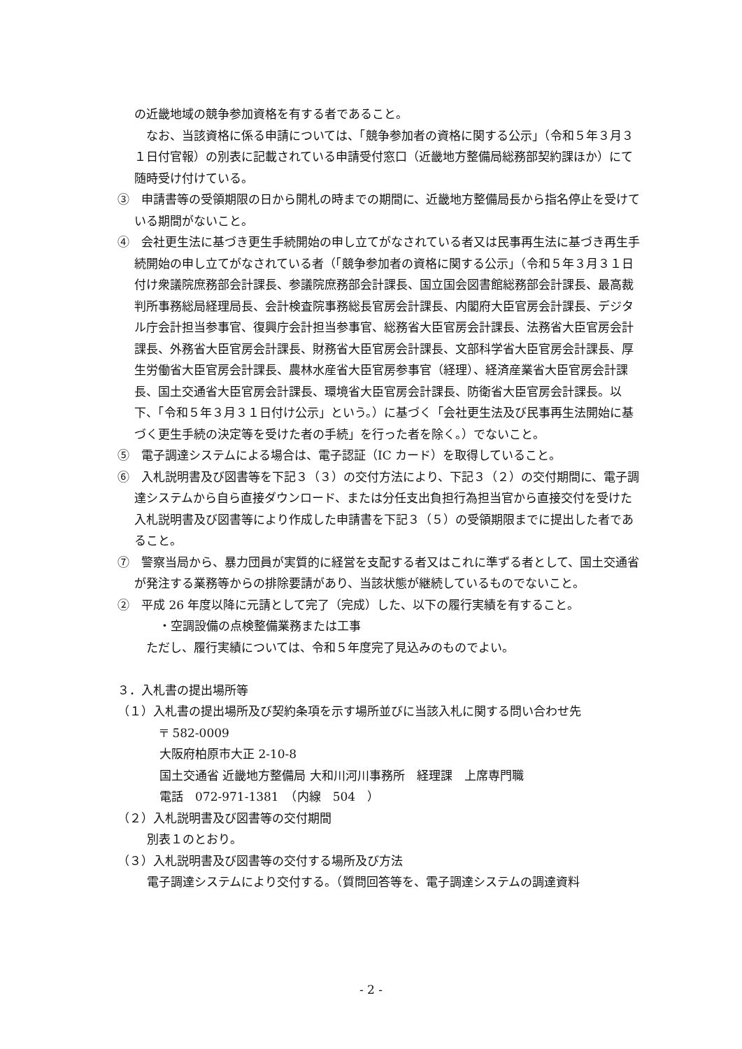の近畿地域の競争参加資格を有する者であること。
　なお、当該資格に係る申請については、「競争参加者の資格に関する公示」（令和５年３月３１日付官報）の別表に記載されている申請受付窓口（近畿地方整備局総務部契約課ほか）にて随時受け付けている。
③　申請書等の受領期限の日から開札の時までの期間に、近畿地方整備局長から指名停止を受けている期間がないこと。
④　会社更生法に基づき更生手続開始の申し立てがなされている者又は民事再生法に基づき再生手続開始の申し立てがなされている者（「競争参加者の資格に関する公示」（令和５年３月３１日付け衆議院庶務部会計課長、参議院庶務部会計課長、国立国会図書館総務部会計課長、最高裁判所事務総局経理局長、会計検査院事務総長官房会計課長、内閣府大臣官房会計課長、デジタル庁会計担当参事官、復興庁会計担当参事官、総務省大臣官房会計課長、法務省大臣官房会計課長、外務省大臣官房会計課長、財務省大臣官房会計課長、文部科学省大臣官房会計課長、厚生労働省大臣官房会計課長、農林水産省大臣官房参事官（経理）、経済産業省大臣官房会計課長、国土交通省大臣官房会計課長、環境省大臣官房会計課長、防衛省大臣官房会計課長。以下、「令和５年３月３１日付け公示」という。）に基づく「会社更生法及び民事再生法開始に基づく更生手続の決定等を受けた者の手続」を行った者を除く。）でないこと。
⑤　電子調達システムによる場合は、電子認証（IC カード）を取得していること。
⑥　入札説明書及び図書等を下記３（３）の交付方法により、下記３（２）の交付期間に、電子調達システムから自ら直接ダウンロード、または分任支出負担行為担当官から直接交付を受けた入札説明書及び図書等により作成した申請書を下記３（５）の受領期限までに提出した者であること。
⑦　警察当局から、暴力団員が実質的に経営を支配する者又はこれに準ずる者として、国土交通省が発注する業務等からの排除要請があり、当該状態が継続しているものでないこと。
②　平成 26 年度以降に元請として完了（完成）した、以下の履行実績を有すること。
　・空調設備の点検整備業務または工事
　ただし、履行実績については、令和５年度完了見込みのものでよい。
３．入札書の提出場所等
（１）入札書の提出場所及び契約条項を示す場所並びに当該入札に関する問い合わせ先
〒 582-0009
大阪府柏原市大正 2-10-8
国土交通省 近畿地方整備局 大和川河川事務所　経理課　上席専門職
電話　072-971-1381　（内線　504　）
（２）入札説明書及び図書等の交付期間
別表１のとおり。
（３）入札説明書及び図書等の交付する場所及び方法
電子調達システムにより交付する。（質問回答等を、電子調達システムの調達資料
- 2 -